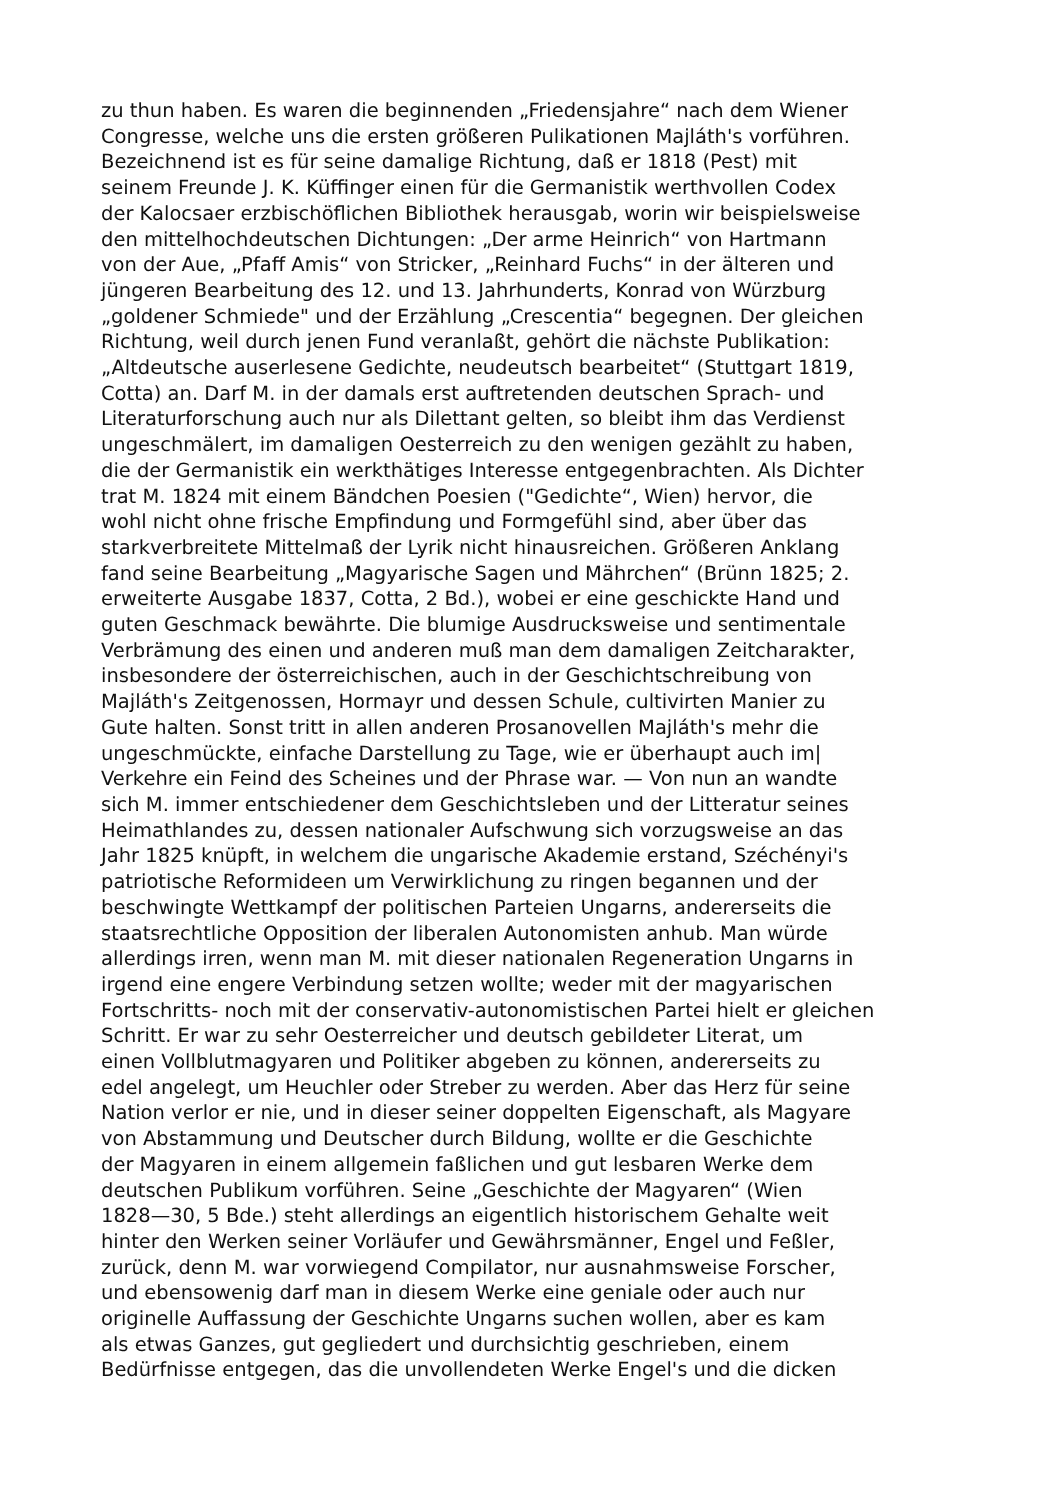zu thun haben. Es waren die beginnenden „Friedensjahre“ nach dem Wiener
Congresse, welche uns die ersten größeren Pulikationen Majláth's vorführen.
Bezeichnend ist es für seine damalige Richtung, daß er 1818 (Pest) mit
seinem Freunde J. K. Küffinger einen für die Germanistik werthvollen Codex
der Kalocsaer erzbischöflichen Bibliothek herausgab, worin wir beispielsweise
den mittelhochdeutschen Dichtungen: „Der arme Heinrich“ von Hartmann
von der Aue, „Pfaff Amis“ von Stricker, „Reinhard Fuchs“ in der älteren und
jüngeren Bearbeitung des 12. und 13. Jahrhunderts, Konrad von Würzburg
„goldener Schmiede" und der Erzählung „Crescentia“ begegnen. Der gleichen
Richtung, weil durch jenen Fund veranlaßt, gehört die nächste Publikation:
„Altdeutsche auserlesene Gedichte, neudeutsch bearbeitet“ (Stuttgart 1819,
Cotta) an. Darf M. in der damals erst auftretenden deutschen Sprach- und
Literaturforschung auch nur als Dilettant gelten, so bleibt ihm das Verdienst
ungeschmälert, im damaligen Oesterreich zu den wenigen gezählt zu haben,
die der Germanistik ein werkthätiges Interesse entgegenbrachten. Als Dichter
trat M. 1824 mit einem Bändchen Poesien ("Gedichte“, Wien) hervor, die
wohl nicht ohne frische Empfindung und Formgefühl sind, aber über das
starkverbreitete Mittelmaß der Lyrik nicht hinausreichen. Größeren Anklang
fand seine Bearbeitung „Magyarische Sagen und Mährchen“ (Brünn 1825; 2.
erweiterte Ausgabe 1837, Cotta, 2 Bd.), wobei er eine geschickte Hand und
guten Geschmack bewährte. Die blumige Ausdrucksweise und sentimentale
Verbrämung des einen und anderen muß man dem damaligen Zeitcharakter,
insbesondere der österreichischen, auch in der Geschichtschreibung von
Majláth's Zeitgenossen, Hormayr und dessen Schule, cultivirten Manier zu
Gute halten. Sonst tritt in allen anderen Prosanovellen Majláth's mehr die
ungeschmückte, einfache Darstellung zu Tage, wie er überhaupt auch im|
Verkehre ein Feind des Scheines und der Phrase war. — Von nun an wandte
sich M. immer entschiedener dem Geschichtsleben und der Litteratur seines
Heimathlandes zu, dessen nationaler Aufschwung sich vorzugsweise an das
Jahr 1825 knüpft, in welchem die ungarische Akademie erstand, Széchényi's
patriotische Reformideen um Verwirklichung zu ringen begannen und der
beschwingte Wettkampf der politischen Parteien Ungarns, andererseits die
staatsrechtliche Opposition der liberalen Autonomisten anhub. Man würde
allerdings irren, wenn man M. mit dieser nationalen Regeneration Ungarns in
irgend eine engere Verbindung setzen wollte; weder mit der magyarischen
Fortschritts- noch mit der conservativ-autonomistischen Partei hielt er gleichen
Schritt. Er war zu sehr Oesterreicher und deutsch gebildeter Literat, um
einen Vollblutmagyaren und Politiker abgeben zu können, andererseits zu
edel angelegt, um Heuchler oder Streber zu werden. Aber das Herz für seine
Nation verlor er nie, und in dieser seiner doppelten Eigenschaft, als Magyare
von Abstammung und Deutscher durch Bildung, wollte er die Geschichte
der Magyaren in einem allgemein faßlichen und gut lesbaren Werke dem
deutschen Publikum vorführen. Seine „Geschichte der Magyaren“ (Wien
1828—30, 5 Bde.) steht allerdings an eigentlich historischem Gehalte weit
hinter den Werken seiner Vorläufer und Gewährsmänner, Engel und Feßler,
zurück, denn M. war vorwiegend Compilator, nur ausnahmsweise Forscher,
und ebensowenig darf man in diesem Werke eine geniale oder auch nur
originelle Auffassung der Geschichte Ungarns suchen wollen, aber es kam
als etwas Ganzes, gut gegliedert und durchsichtig geschrieben, einem
Bedürfnisse entgegen, das die unvollendeten Werke Engel's und die dicken